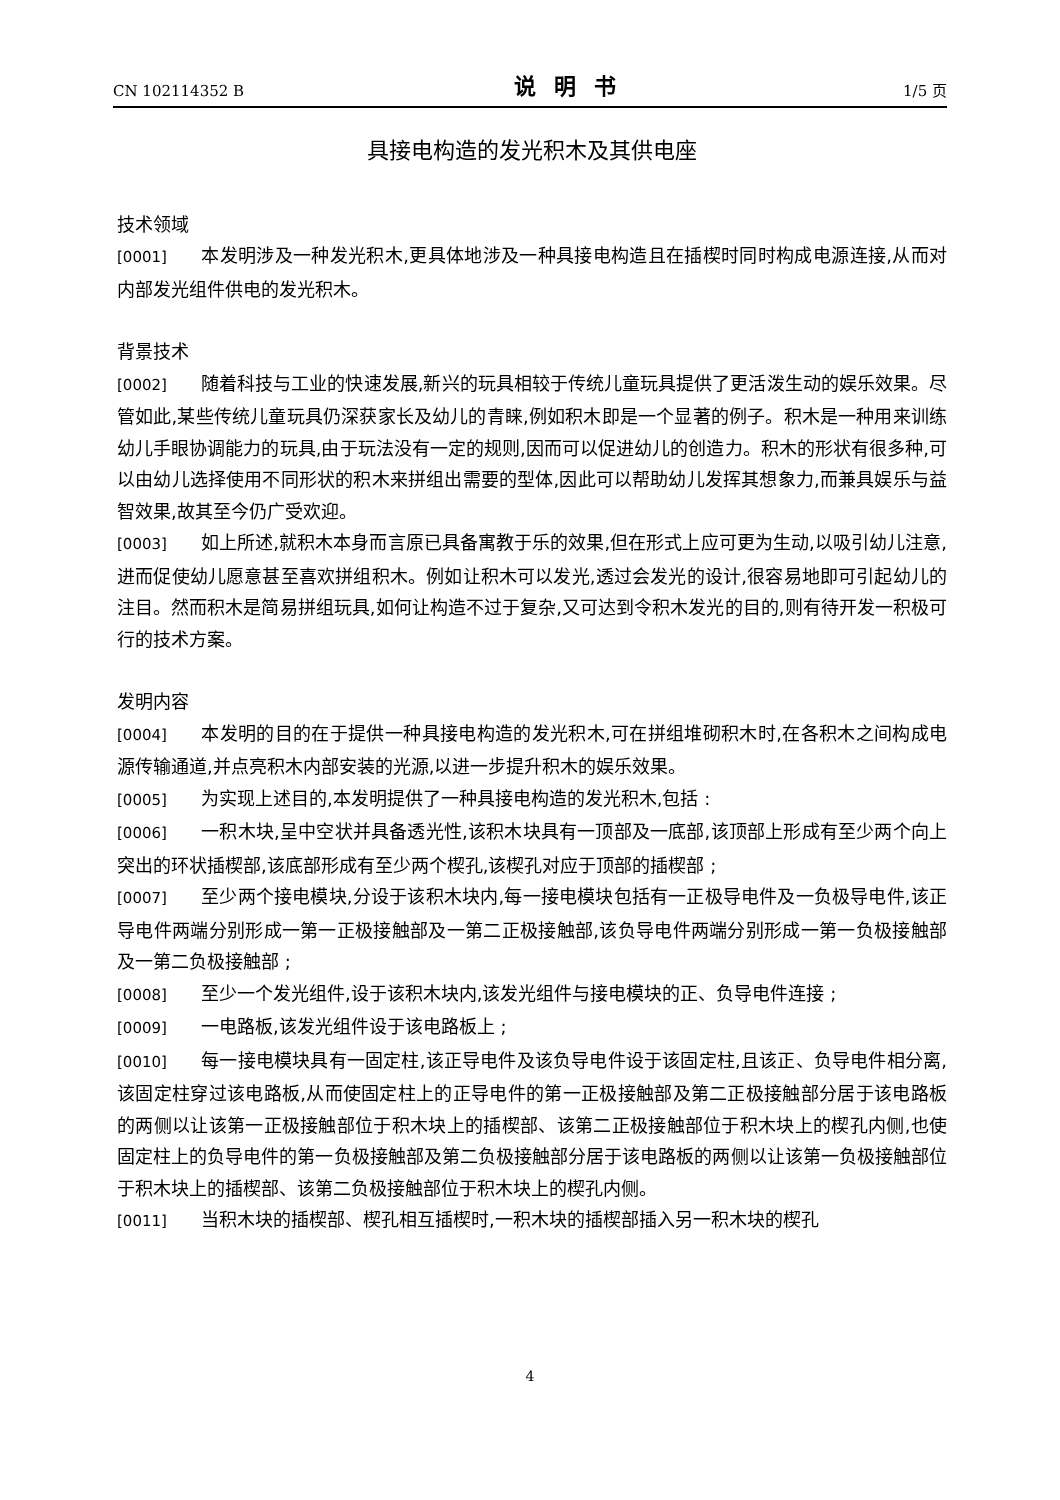CN 102114352 B 说明书 1/5 页
具接电构造的发光积木及其供电座
技术领域
[0001] 本发明涉及一种发光积木,更具体地涉及一种具接电构造且在插楔时同时构成电源连接,从而对内部发光组件供电的发光积木。
背景技术
[0002] 随着科技与工业的快速发展,新兴的玩具相较于传统儿童玩具提供了更活泼生动的娱乐效果。尽管如此,某些传统儿童玩具仍深获家长及幼儿的青睐,例如积木即是一个显著的例子。积木是一种用来训练幼儿手眼协调能力的玩具,由于玩法没有一定的规则,因而可以促进幼儿的创造力。积木的形状有很多种,可以由幼儿选择使用不同形状的积木来拼组出需要的型体,因此可以帮助幼儿发挥其想象力,而兼具娱乐与益智效果,故其至今仍广受欢迎。
[0003] 如上所述,就积木本身而言原已具备寓教于乐的效果,但在形式上应可更为生动,以吸引幼儿注意,进而促使幼儿愿意甚至喜欢拼组积木。例如让积木可以发光,透过会发光的设计,很容易地即可引起幼儿的注目。然而积木是简易拼组玩具,如何让构造不过于复杂,又可达到令积木发光的目的,则有待开发一积极可行的技术方案。
发明内容
[0004] 本发明的目的在于提供一种具接电构造的发光积木,可在拼组堆砌积木时,在各积木之间构成电源传输通道,并点亮积木内部安装的光源,以进一步提升积木的娱乐效果。
[0005] 为实现上述目的,本发明提供了一种具接电构造的发光积木,包括 :
[0006] 一积木块,呈中空状并具备透光性,该积木块具有一顶部及一底部,该顶部上形成有至少两个向上突出的环状插楔部,该底部形成有至少两个楔孔,该楔孔对应于顶部的插楔部 ;
[0007] 至少两个接电模块,分设于该积木块内,每一接电模块包括有一正极导电件及一负极导电件,该正导电件两端分别形成一第一正极接触部及一第二正极接触部,该负导电件两端分别形成一第一负极接触部及一第二负极接触部 ;
[0008] 至少一个发光组件,设于该积木块内,该发光组件与接电模块的正、负导电件连接 ;
[0009] 一电路板,该发光组件设于该电路板上 ;
[0010] 每一接电模块具有一固定柱,该正导电件及该负导电件设于该固定柱,且该正、负导电件相分离,该固定柱穿过该电路板,从而使固定柱上的正导电件的第一正极接触部及第二正极接触部分居于该电路板的两侧以让该第一正极接触部位于积木块上的插楔部、该第二正极接触部位于积木块上的楔孔内侧,也使固定柱上的负导电件的第一负极接触部及第二负极接触部分居于该电路板的两侧以让该第一负极接触部位于积木块上的插楔部、该第二负极接触部位于积木块上的楔孔内侧。
[0011] 当积木块的插楔部、楔孔相互插楔时,一积木块的插楔部插入另一积木块的楔孔
4